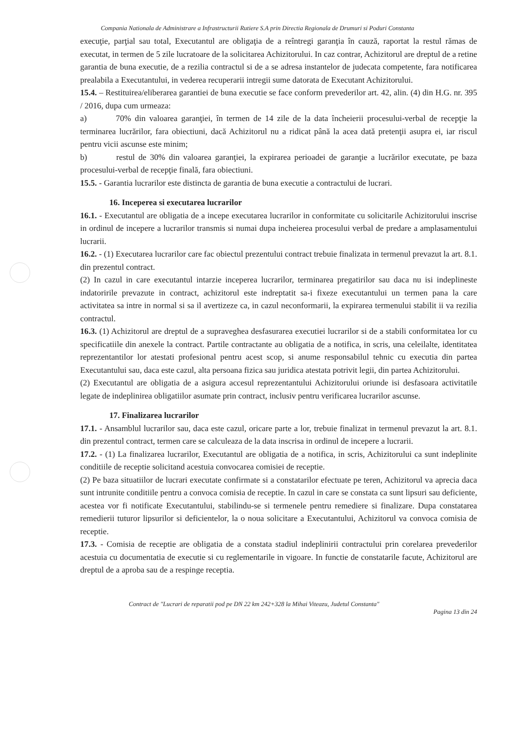Compania Nationala de Administrare a Infrastructurii Rutiere S.A prin Directia Regionala de Drumuri si Poduri Constanta
execuţie, parţial sau total, Executantul are obligaţia de a reîntregi garanţia în cauză, raportat la restul rămas de executat, in termen de 5 zile lucratoare de la solicitarea Achizitorului. In caz contrar, Achizitorul are dreptul de a retine garantia de buna executie, de a rezilia contractul si de a se adresa instantelor de judecata competente, fara notificarea prealabila a Executantului, in vederea recuperarii intregii sume datorata de Executant Achizitorului.
15.4. – Restituirea/eliberarea garantiei de buna executie se face conform prevederilor art. 42, alin. (4) din H.G. nr. 395 / 2016, dupa cum urmeaza:
a) 70% din valoarea garanţiei, în termen de 14 zile de la data încheierii procesului-verbal de recepţie la terminarea lucrărilor, fara obiectiuni, dacă Achizitorul nu a ridicat până la acea dată pretenţii asupra ei, iar riscul pentru vicii ascunse este minim;
b) restul de 30% din valoarea garanţiei, la expirarea perioadei de garanţie a lucrărilor executate, pe baza procesului-verbal de recepţie finală, fara obiectiuni.
15.5. - Garantia lucrarilor este distincta de garantia de buna executie a contractului de lucrari.
16. Inceperea si executarea lucrarilor
16.1. - Executantul are obligatia de a incepe executarea lucrarilor in conformitate cu solicitarile Achizitorului inscrise in ordinul de incepere a lucrarilor transmis si numai dupa incheierea procesului verbal de predare a amplasamentului lucrarii.
16.2. - (1) Executarea lucrarilor care fac obiectul prezentului contract trebuie finalizata in termenul prevazut la art. 8.1. din prezentul contract.
(2) In cazul in care executantul intarzie inceperea lucrarilor, terminarea pregatirilor sau daca nu isi indeplineste indatoririle prevazute in contract, achizitorul este indreptatit sa-i fixeze executantului un termen pana la care activitatea sa intre in normal si sa il avertizeze ca, in cazul neconformarii, la expirarea termenului stabilit ii va rezilia contractul.
16.3. (1) Achizitorul are dreptul de a supraveghea desfasurarea executiei lucrarilor si de a stabili conformitatea lor cu specificatiile din anexele la contract. Partile contractante au obligatia de a notifica, in scris, una celeilalte, identitatea reprezentantilor lor atestati profesional pentru acest scop, si anume responsabilul tehnic cu executia din partea Executantului sau, daca este cazul, alta persoana fizica sau juridica atestata potrivit legii, din partea Achizitorului.
(2) Executantul are obligatia de a asigura accesul reprezentantului Achizitorului oriunde isi desfasoara activitatile legate de indeplinirea obligatiilor asumate prin contract, inclusiv pentru verificarea lucrarilor ascunse.
17. Finalizarea lucrarilor
17.1. - Ansamblul lucrarilor sau, daca este cazul, oricare parte a lor, trebuie finalizat in termenul prevazut la art. 8.1. din prezentul contract, termen care se calculeaza de la data inscrisa in ordinul de incepere a lucrarii.
17.2. - (1) La finalizarea lucrarilor, Executantul are obligatia de a notifica, in scris, Achizitorului ca sunt indeplinite conditiile de receptie solicitand acestuia convocarea comisiei de receptie.
(2) Pe baza situatiilor de lucrari executate confirmate si a constatarilor efectuate pe teren, Achizitorul va aprecia daca sunt intrunite conditiile pentru a convoca comisia de receptie. In cazul in care se constata ca sunt lipsuri sau deficiente, acestea vor fi notificate Executantului, stabilindu-se si termenele pentru remediere si finalizare. Dupa constatarea remedierii tuturor lipsurilor si deficientelor, la o noua solicitare a Executantului, Achizitorul va convoca comisia de receptie.
17.3. - Comisia de receptie are obligatia de a constata stadiul indeplinirii contractului prin corelarea prevederilor acestuia cu documentatia de executie si cu reglementarile in vigoare. In functie de constatarile facute, Achizitorul are dreptul de a aproba sau de a respinge receptia.
Contract de "Lucrari de reparatii pod pe DN 22 km 242+328 la Mihai Viteazu, Judetul Constanta"
Pagina 13 din 24